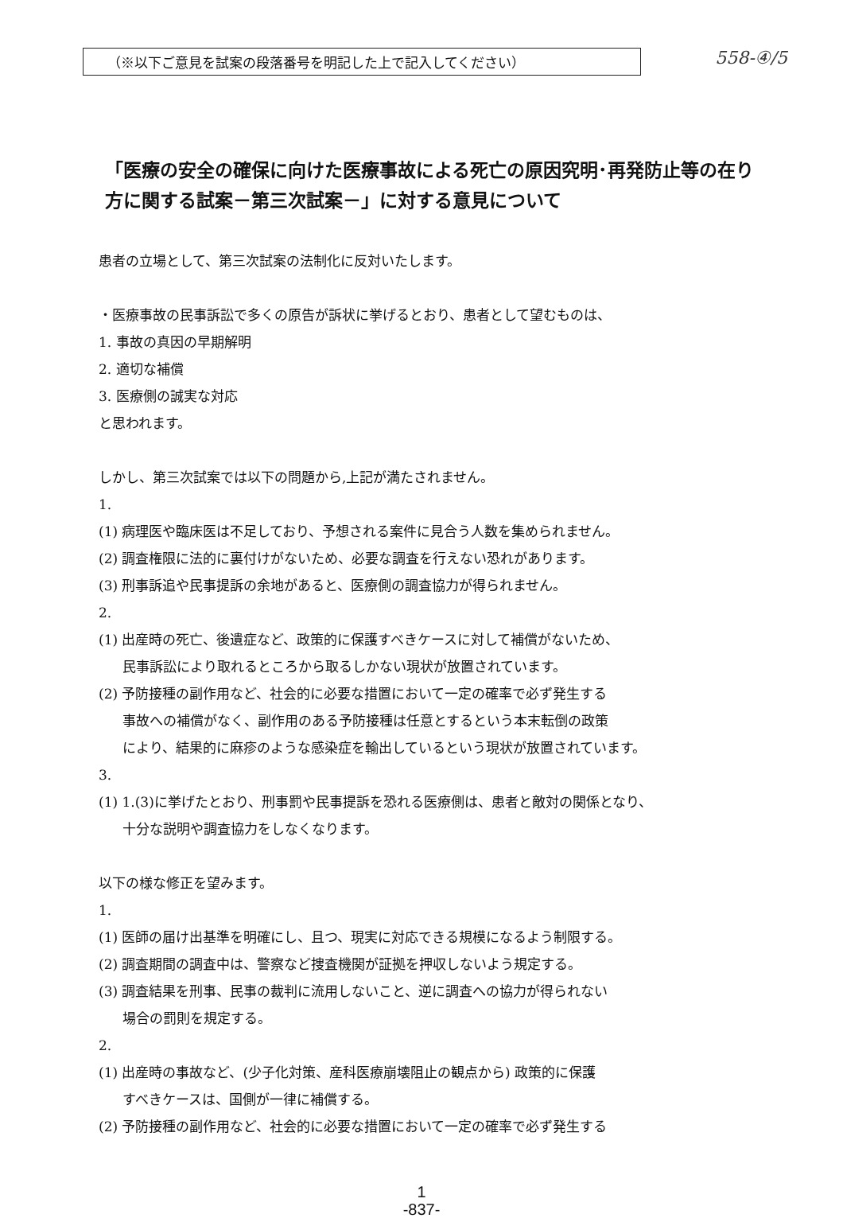（※以下ご意見を試案の段落番号を明記した上で記入してください）
558-④/5
「医療の安全の確保に向けた医療事故による死亡の原因究明･再発防止等の在り方に関する試案－第三次試案－」に対する意見について
患者の立場として、第三次試案の法制化に反対いたします。
・医療事故の民事訴訟で多くの原告が訴状に挙げるとおり、患者として望むものは、
1. 事故の真因の早期解明
2. 適切な補償
3. 医療側の誠実な対応
と思われます。
しかし、第三次試案では以下の問題から,上記が満たされません。
1.
(1) 病理医や臨床医は不足しており、予想される案件に見合う人数を集められません。
(2) 調査権限に法的に裏付けがないため、必要な調査を行えない恐れがあります。
(3) 刑事訴追や民事提訴の余地があると、医療側の調査協力が得られません。
2.
(1) 出産時の死亡、後遺症など、政策的に保護すべきケースに対して補償がないため、
民事訴訟により取れるところから取るしかない現状が放置されています。
(2) 予防接種の副作用など、社会的に必要な措置において一定の確率で必ず発生する
事故への補償がなく、副作用のある予防接種は任意とするという本末転倒の政策
により、結果的に麻疹のような感染症を輸出しているという現状が放置されています。
3.
(1) 1.(3)に挙げたとおり、刑事罰や民事提訴を恐れる医療側は、患者と敵対の関係となり、
十分な説明や調査協力をしなくなります。
以下の様な修正を望みます。
1.
(1) 医師の届け出基準を明確にし、且つ、現実に対応できる規模になるよう制限する。
(2) 調査期間の調査中は、警察など捜査機関が証拠を押収しないよう規定する。
(3) 調査結果を刑事、民事の裁判に流用しないこと、逆に調査への協力が得られない
場合の罰則を規定する。
2.
(1) 出産時の事故など、(少子化対策、産科医療崩壊阻止の観点から) 政策的に保護
すべきケースは、国側が一律に補償する。
(2) 予防接種の副作用など、社会的に必要な措置において一定の確率で必ず発生する
1
-837-